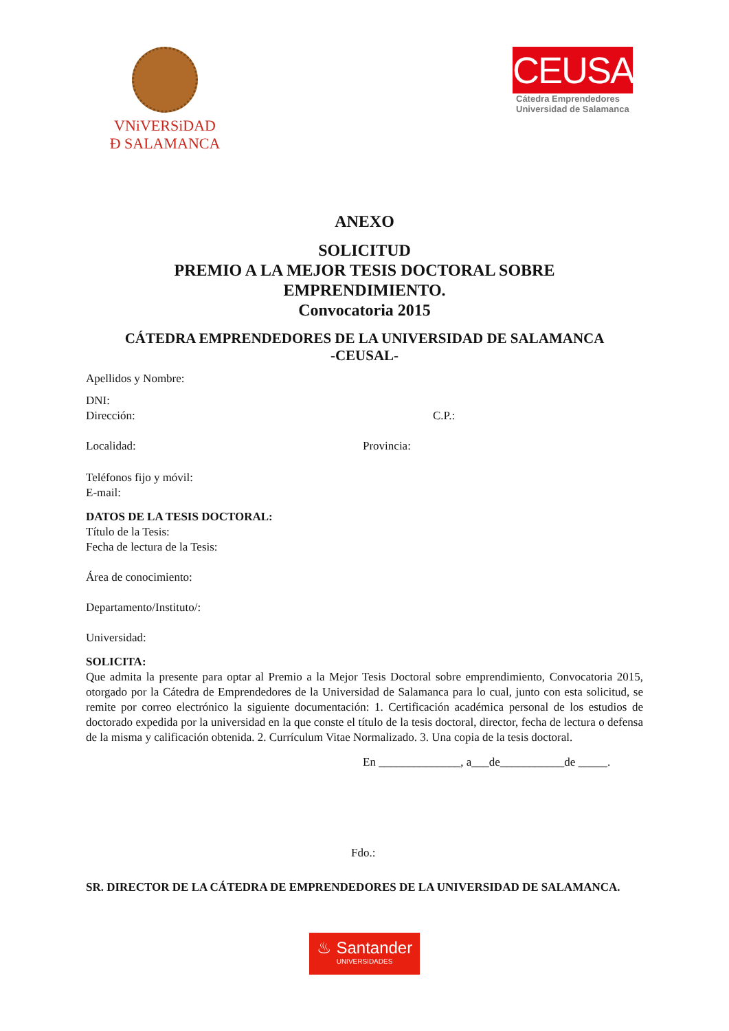VNiVERSiDAD
Ð SALAMANCA
CEUSAL
Cátedra Emprendedores
Universidad de Salamanca
ANEXO
SOLICITUD
PREMIO A LA MEJOR TESIS DOCTORAL SOBRE
EMPRENDIMIENTO.
Convocatoria 2015
CÁTEDRA EMPRENDEDORES DE LA UNIVERSIDAD DE SALAMANCA
-CEUSAL-
Apellidos y Nombre:
DNI:
Dirección: C.P.:
Localidad: Provincia:
Teléfonos fijo y móvil:
E-mail:
DATOS DE LA TESIS DOCTORAL:
Título de la Tesis:
Fecha de lectura de la Tesis:
Área de conocimiento:
Departamento/Instituto/:
Universidad:
SOLICITA:
Que admita la presente para optar al Premio a la Mejor Tesis Doctoral sobre emprendimiento, Convocatoria 2015, otorgado por la Cátedra de Emprendedores de la Universidad de Salamanca para lo cual, junto con esta solicitud, se remite por correo electrónico la siguiente documentación: 1. Certificación académica personal de los estudios de doctorado expedida por la universidad en la que conste el título de la tesis doctoral, director, fecha de lectura o defensa de la misma y calificación obtenida. 2. Currículum Vitae Normalizado. 3. Una copia de la tesis doctoral.
En ______________, a___de___________de _____.
Fdo.:
SR. DIRECTOR DE LA CÁTEDRA DE EMPRENDEDORES DE LA UNIVERSIDAD DE SALAMANCA.
♨ Santander
UNIVERSIDADES